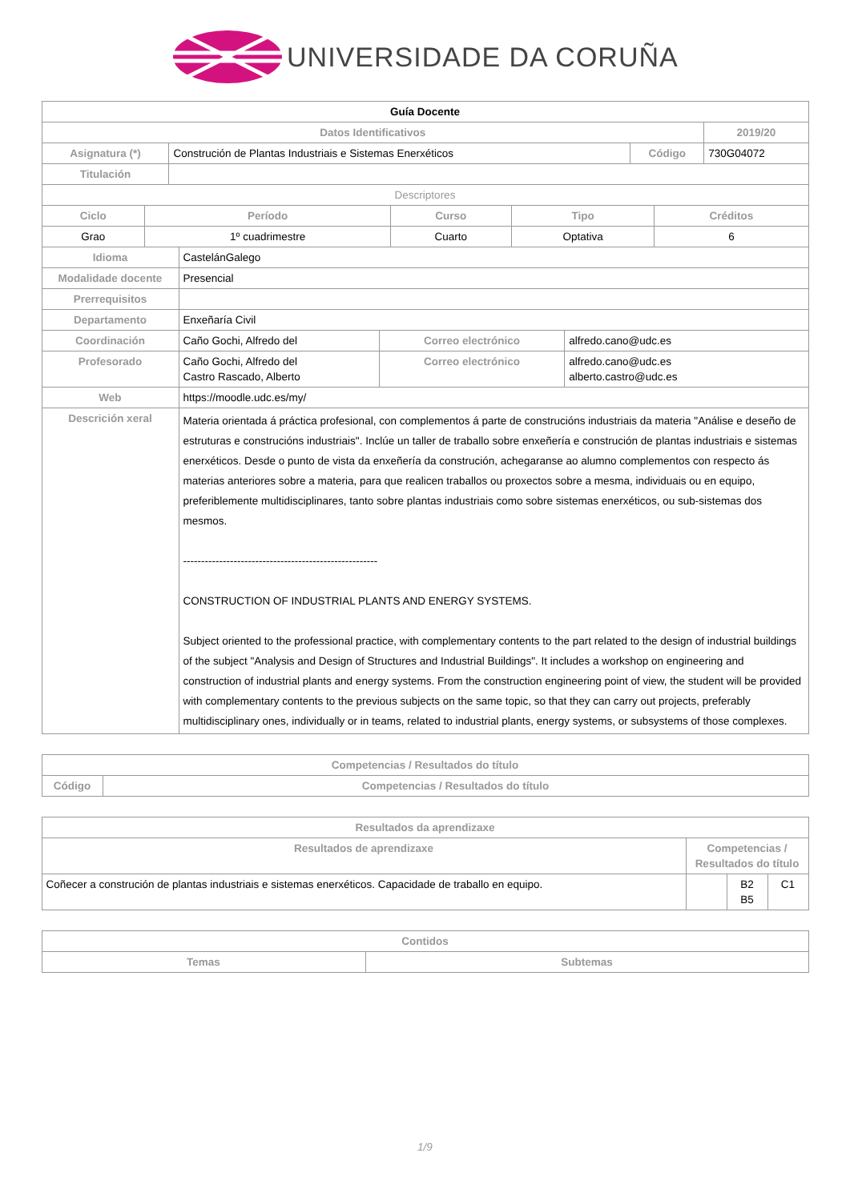UNIVERSIDADE DA CORUÑA
| Guía Docente | | | |
| Datos Identificativos | | | 2019/20 |
| Asignatura (*) | Construción de Plantas Industriais e Sistemas Enerxéticos | Código | 730G04072 |
| Titulación | | | |
| Descriptores | | | |
| Ciclo | Período | Curso | Tipo | Créditos |
| --- | --- | --- | --- | --- |
| Grao | 1º cuadrimestre | Cuarto | Optativa | 6 |
| Idioma | CastelánGalego | | |
| Modalidade docente | Presencial | | |
| Prerrequisitos | | | |
| Departamento | Enxeñaría Civil | | |
| Coordinación | Caño Gochi, Alfredo del | Correo electrónico | alfredo.cano@udc.es |
| Profesorado | Caño Gochi, Alfredo del Castro Rascado, Alberto | Correo electrónico | alfredo.cano@udc.es alberto.castro@udc.es |
| Web | https://moodle.udc.es/my/ | | |
| Descrición xeral | Materia orientada á práctica profesional, con complementos á parte de construcións industriais da materia "Análise e deseño de estruturas e construcións industriais". Inclúe un taller de traballo sobre enxeñería e construción de plantas industriais e sistemas enerxéticos. Desde o punto de vista da enxeñería da construción, achegaranse ao alumno complementos con respecto ás materias anteriores sobre a materia, para que realicen traballos ou proxectos sobre a mesma, individuais ou en equipo, preferiblemente multidisciplinares, tanto sobre plantas industriais como sobre sistemas enerxéticos, ou sub-sistemas dos mesmos. ------------------------------------------------------ CONSTRUCTION OF INDUSTRIAL PLANTS AND ENERGY SYSTEMS. Subject oriented to the professional practice, with complementary contents to the part related to the design of industrial buildings of the subject "Analysis and Design of Structures and Industrial Buildings". It includes a workshop on engineering and construction of industrial plants and energy systems. From the construction engineering point of view, the student will be provided with complementary contents to the previous subjects on the same topic, so that they can carry out projects, preferably multidisciplinary ones, individually or in teams, related to industrial plants, energy systems, or subsystems of those complexes. | | |
| Competencias / Resultados do título | |
| --- | --- |
| Código | Competencias / Resultados do título |
| Resultados da aprendizaxe | | | |
| --- | --- | --- | --- |
| Resultados de aprendizaxe | Competencias / Resultados do título | | |
| Coñecer a construción de plantas industriais e sistemas enerxéticos. Capacidade de traballo en equipo. | | B2 B5 | C1 |
| Contidos | |
| --- | --- |
| Temas | Subtemas |
1/9